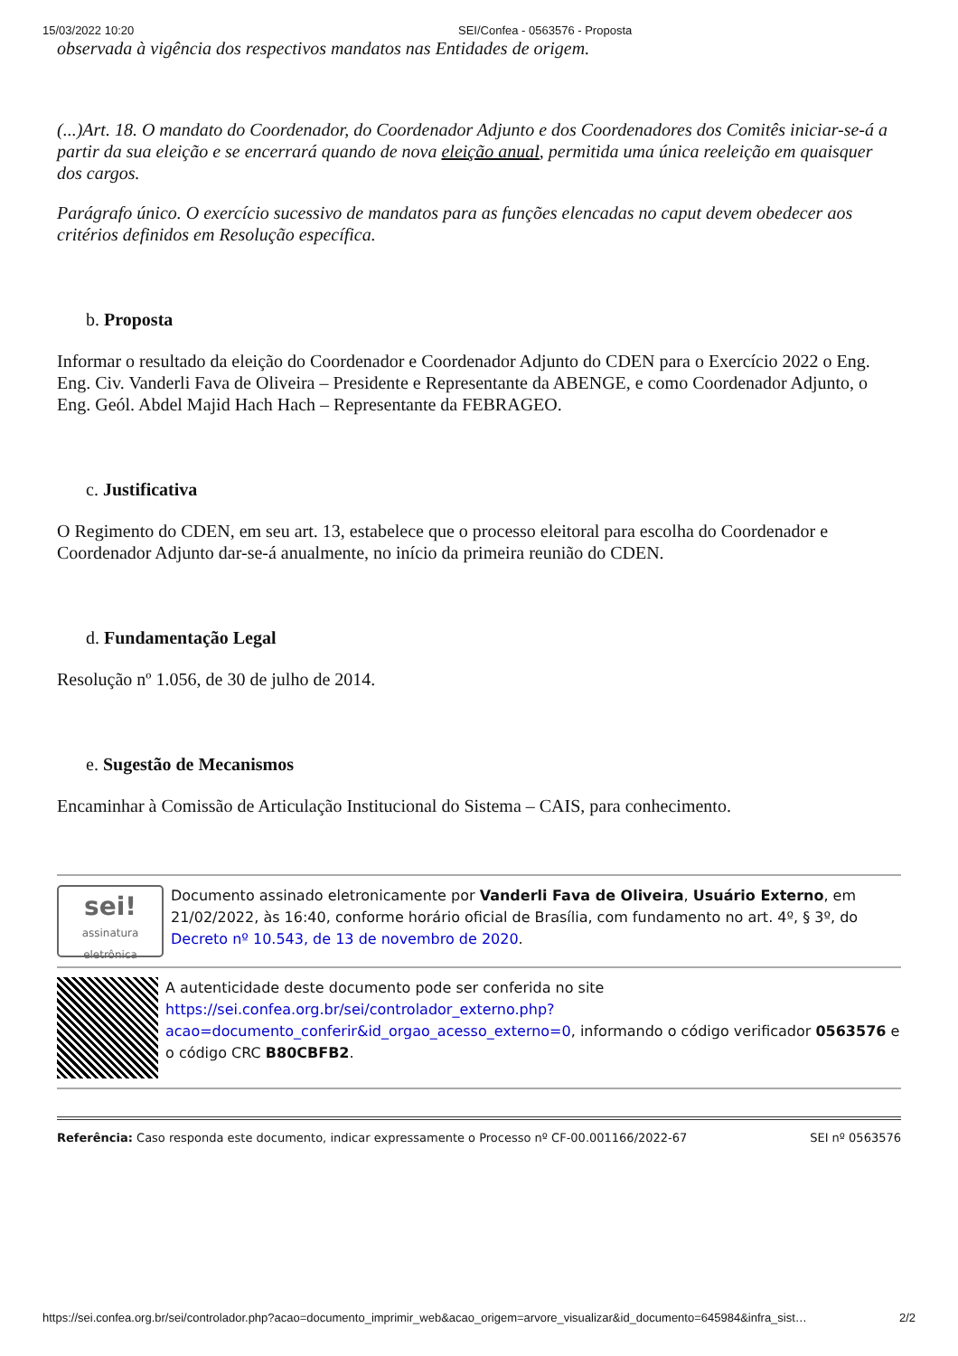15/03/2022 10:20 SEI/Confea - 0563576 - Proposta
observada à vigência dos respectivos mandatos nas Entidades de origem.
(...)Art. 18. O mandato do Coordenador, do Coordenador Adjunto e dos Coordenadores dos Comitês iniciar-se-á a partir da sua eleição e se encerrará quando de nova eleição anual, permitida uma única reeleição em quaisquer dos cargos.
Parágrafo único. O exercício sucessivo de mandatos para as funções elencadas no caput devem obedecer aos critérios definidos em Resolução específica.
b. Proposta
Informar o resultado da eleição do Coordenador e Coordenador Adjunto do CDEN para o Exercício 2022 o Eng. Eng. Civ. Vanderli Fava de Oliveira – Presidente e Representante da ABENGE, e como Coordenador Adjunto, o Eng. Geól. Abdel Majid Hach Hach – Representante da FEBRAGEO.
c. Justificativa
O Regimento do CDEN, em seu art. 13, estabelece que o processo eleitoral para escolha do Coordenador e Coordenador Adjunto dar-se-á anualmente, no início da primeira reunião do CDEN.
d. Fundamentação Legal
Resolução nº 1.056, de 30 de julho de 2014.
e. Sugestão de Mecanismos
Encaminhar à Comissão de Articulação Institucional do Sistema – CAIS, para conhecimento.
sei!
assinatura eletrônica
Documento assinado eletronicamente por Vanderli Fava de Oliveira, Usuário Externo, em 21/02/2022, às 16:40, conforme horário oficial de Brasília, com fundamento no art. 4º, § 3º, do Decreto nº 10.543, de 13 de novembro de 2020.
A autenticidade deste documento pode ser conferida no site https://sei.confea.org.br/sei/controlador_externo.php?acao=documento_conferir&id_orgao_acesso_externo=0, informando o código verificador 0563576 e o código CRC B80CBFB2.
Referência: Caso responda este documento, indicar expressamente o Processo nº CF-00.001166/2022-67 SEI nº 0563576
https://sei.confea.org.br/sei/controlador.php?acao=documento_imprimir_web&acao_origem=arvore_visualizar&id_documento=645984&infra_sist… 2/2